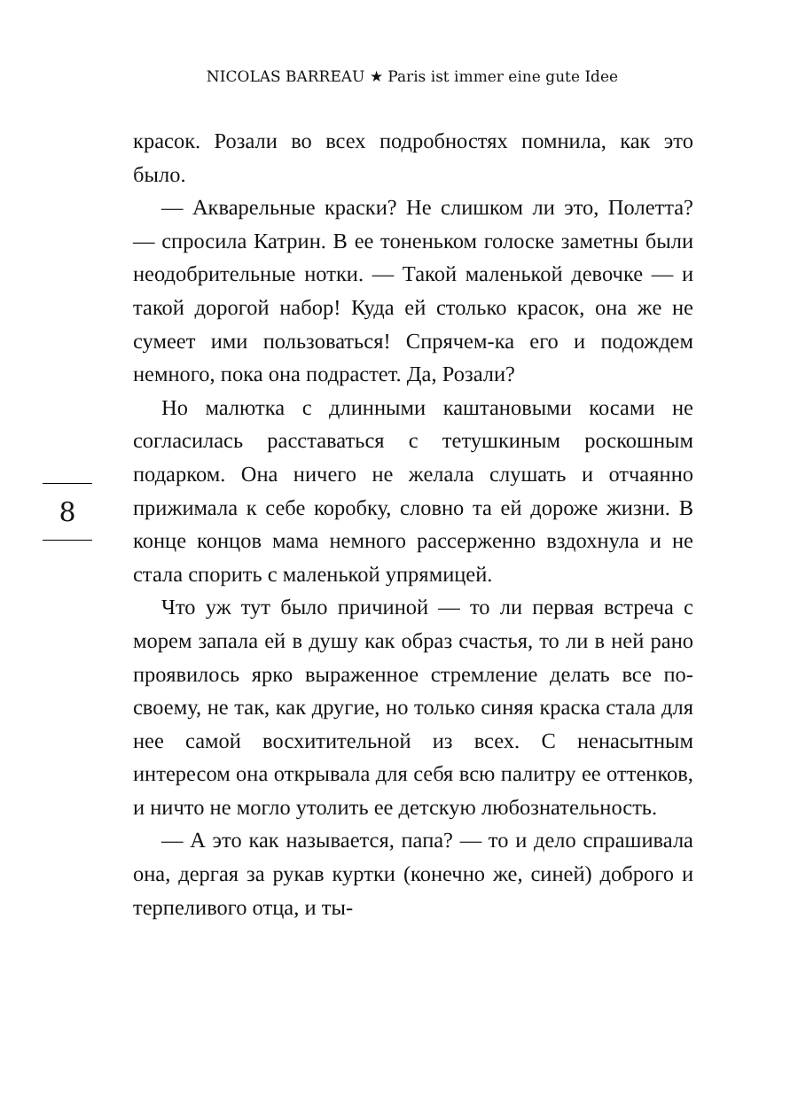NICOLAS BARREAU ★ Paris ist immer eine gute Idee
красок. Розали во всех подробностях помнила, как это было.
— Акварельные краски? Не слишком ли это, Полетта? — спросила Катрин. В ее тоненьком голоске заметны были неодобрительные нотки. — Такой маленькой девочке — и такой дорогой набор! Куда ей столько красок, она же не сумеет ими пользоваться! Спрячем-ка его и подождем немного, пока она подрастет. Да, Розали?
Но малютка с длинными каштановыми косами не согласилась расставаться с тетушкиным роскошным подарком. Она ничего не желала слушать и отчаянно прижимала к себе коробку, словно та ей дороже жизни. В конце концов мама немного рассерженно вздохнула и не стала спорить с маленькой упрямицей.
Что уж тут было причиной — то ли первая встреча с морем запала ей в душу как образ счастья, то ли в ней рано проявилось ярко выраженное стремление делать все по-своему, не так, как другие, но только синяя краска стала для нее самой восхитительной из всех. С ненасытным интересом она открывала для себя всю палитру ее оттенков, и ничто не могло утолить ее детскую любознательность.
— А это как называется, папа? — то и дело спрашивала она, дергая за рукав куртки (конечно же, синей) доброго и терпеливого отца, и ты-
8